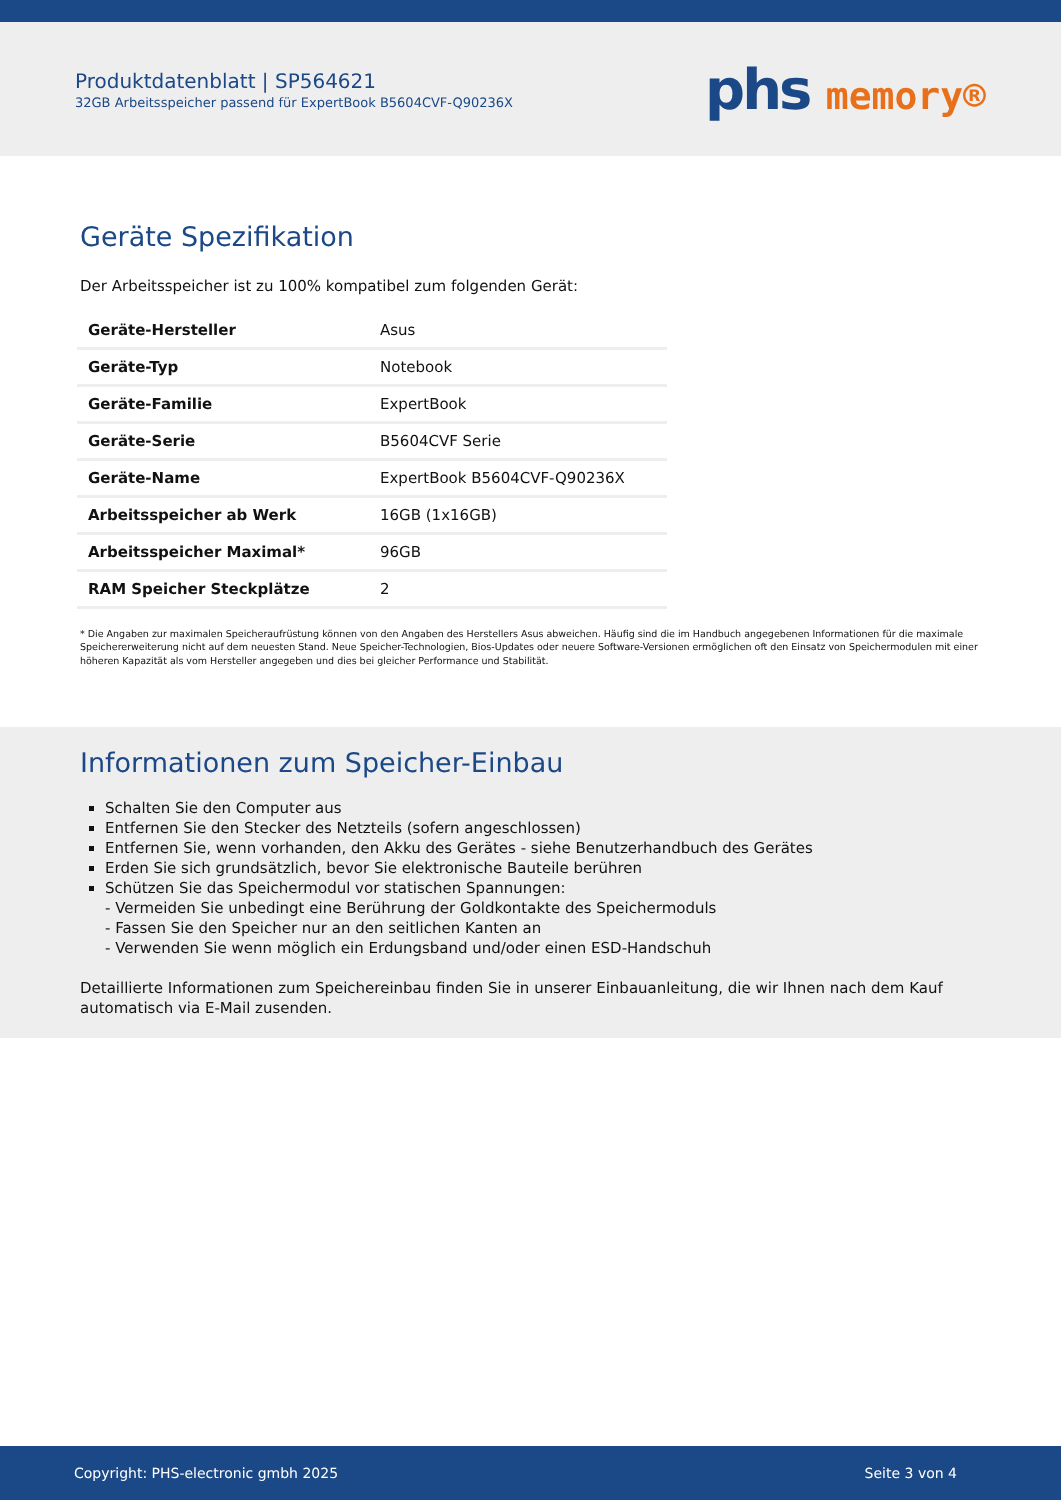Produktdatenblatt | SP564621
32GB Arbeitsspeicher passend für ExpertBook B5604CVF-Q90236X
phs memory®
Geräte Spezifikation
Der Arbeitsspeicher ist zu 100% kompatibel zum folgenden Gerät:
| Geräte-Hersteller | Asus |
| Geräte-Typ | Notebook |
| Geräte-Familie | ExpertBook |
| Geräte-Serie | B5604CVF Serie |
| Geräte-Name | ExpertBook B5604CVF-Q90236X |
| Arbeitsspeicher ab Werk | 16GB (1x16GB) |
| Arbeitsspeicher Maximal* | 96GB |
| RAM Speicher Steckplätze | 2 |
* Die Angaben zur maximalen Speicheraufrüstung können von den Angaben des Herstellers Asus abweichen. Häufig sind die im Handbuch angegebenen Informationen für die maximale Speichererweiterung nicht auf dem neuesten Stand. Neue Speicher-Technologien, Bios-Updates oder neuere Software-Versionen ermöglichen oft den Einsatz von Speichermodulen mit einer höheren Kapazität als vom Hersteller angegeben und dies bei gleicher Performance und Stabilität.
Informationen zum Speicher-Einbau
Schalten Sie den Computer aus
Entfernen Sie den Stecker des Netzteils (sofern angeschlossen)
Entfernen Sie, wenn vorhanden, den Akku des Gerätes - siehe Benutzerhandbuch des Gerätes
Erden Sie sich grundsätzlich, bevor Sie elektronische Bauteile berühren
Schützen Sie das Speichermodul vor statischen Spannungen:
- Vermeiden Sie unbedingt eine Berührung der Goldkontakte des Speichermoduls
- Fassen Sie den Speicher nur an den seitlichen Kanten an
- Verwenden Sie wenn möglich ein Erdungsband und/oder einen ESD-Handschuh
Detaillierte Informationen zum Speichereinbau finden Sie in unserer Einbauanleitung, die wir Ihnen nach dem Kauf automatisch via E-Mail zusenden.
Copyright: PHS-electronic gmbh 2025 Seite 3 von 4